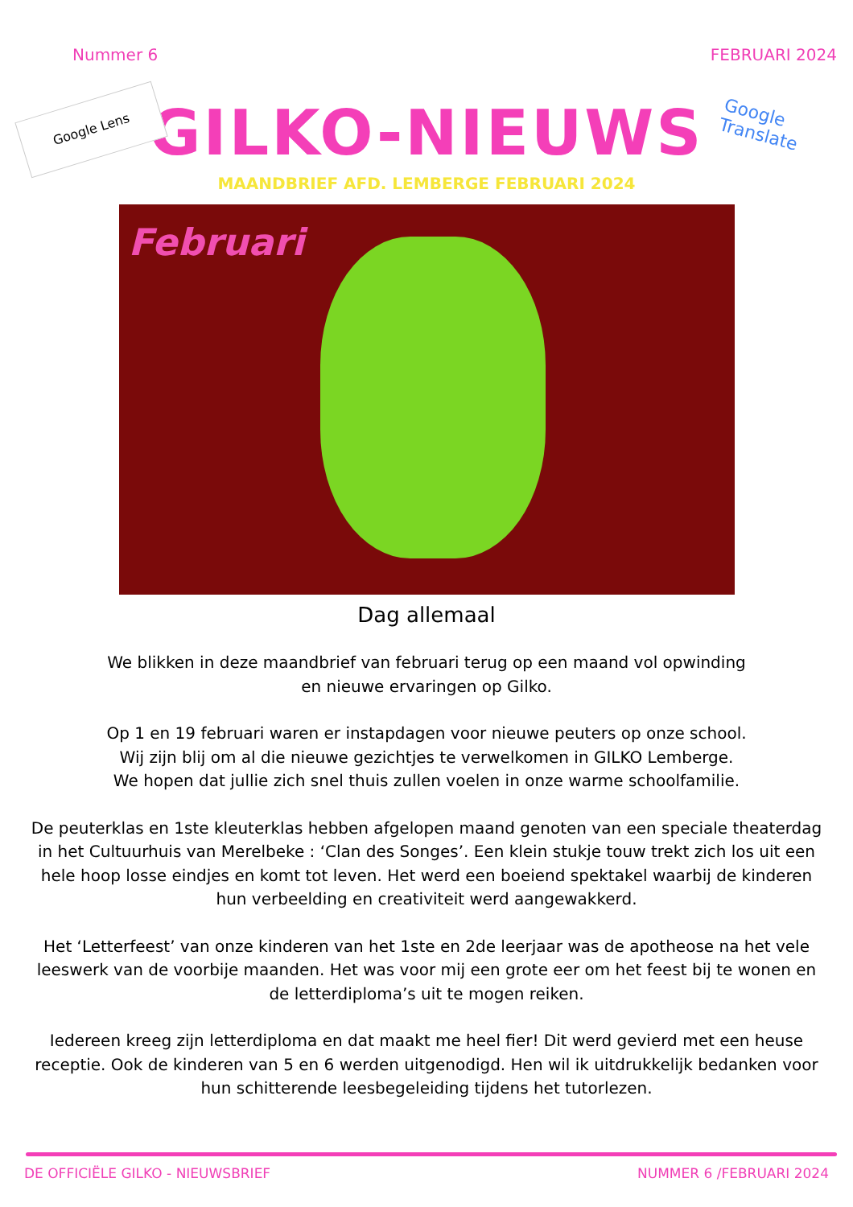Nummer 6 FEBRUARI 2024
Google Lens
Google Translate
GILKO-NIEUWS
MAANDBRIEF AFD. LEMBERGE FEBRUARI 2024
Februari
Dag allemaal
We blikken in deze maandbrief van februari terug op een maand vol opwinding
en nieuwe ervaringen op Gilko.
Op 1 en 19 februari waren er instapdagen voor nieuwe peuters op onze school.
Wij zijn blij om al die nieuwe gezichtjes te verwelkomen in GILKO Lemberge.
We hopen dat jullie zich snel thuis zullen voelen in onze warme schoolfamilie.
De peuterklas en 1ste kleuterklas hebben afgelopen maand genoten van een speciale theaterdag in het Cultuurhuis van Merelbeke : ‘Clan des Songes’. Een klein stukje touw trekt zich los uit een hele hoop losse eindjes en komt tot leven. Het werd een boeiend spektakel waarbij de kinderen hun verbeelding en creativiteit werd aangewakkerd.
Het ‘Letterfeest’ van onze kinderen van het 1ste en 2de leerjaar was de apotheose na het vele leeswerk van de voorbije maanden. Het was voor mij een grote eer om het feest bij te wonen en de letterdiploma’s uit te mogen reiken.
Iedereen kreeg zijn letterdiploma en dat maakt me heel fier! Dit werd gevierd met een heuse receptie. Ook de kinderen van 5 en 6 werden uitgenodigd. Hen wil ik uitdrukkelijk bedanken voor hun schitterende leesbegeleiding tijdens het tutorlezen.
DE OFFICIËLE GILKO - NIEUWSBRIEF NUMMER 6 /FEBRUARI 2024